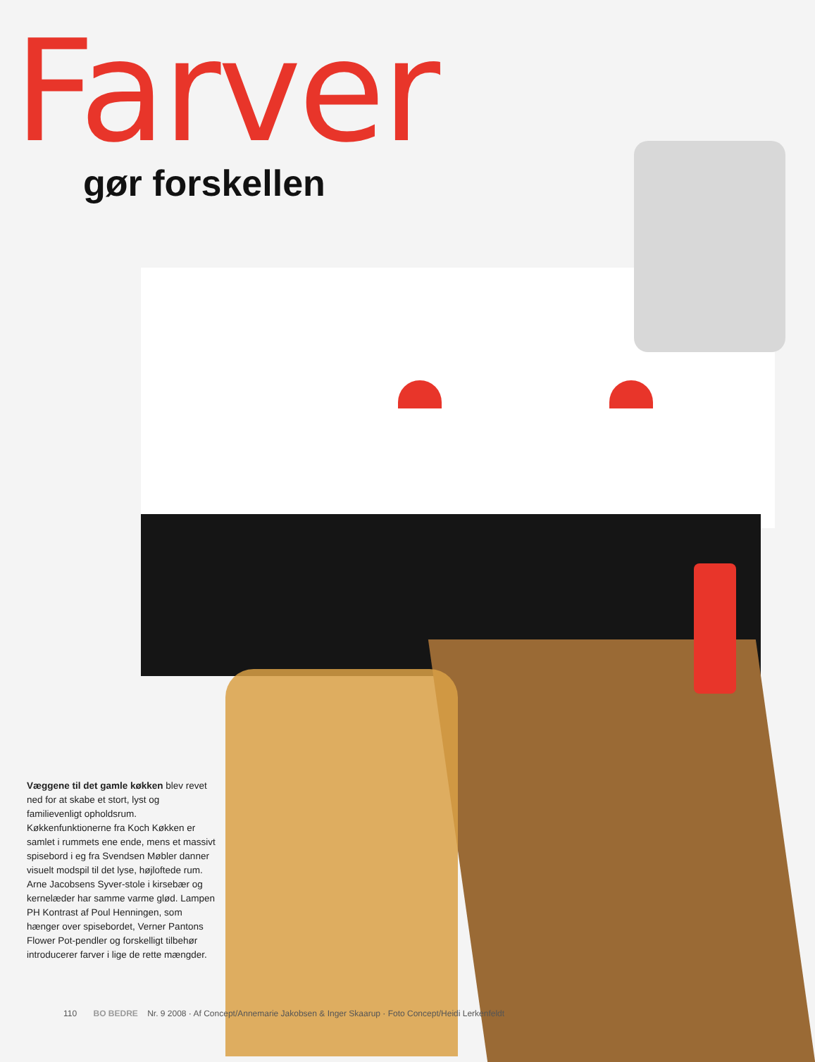Farver
gør forskellen
Væggene til det gamle køkken blev revet ned for at skabe et stort, lyst og familievenligt opholdsrum. Køkkenfunktionerne fra Koch Køkken er samlet i rummets ene ende, mens et massivt spisebord i eg fra Svendsen Møbler danner visuelt modspil til det lyse, højloftede rum. Arne Jacobsens Syver-stole i kirsebær og kernelæder har samme varme glød. Lampen PH Kontrast af Poul Henningen, som hænger over spisebordet, Verner Pantons Flower Pot-pendler og forskelligt tilbehør introducerer farver i lige de rette mængder.
110 BO BEDRE Nr. 9 2008 · Af Concept/Annemarie Jakobsen & Inger Skaarup · Foto Concept/Heidi Lerkenfeldt